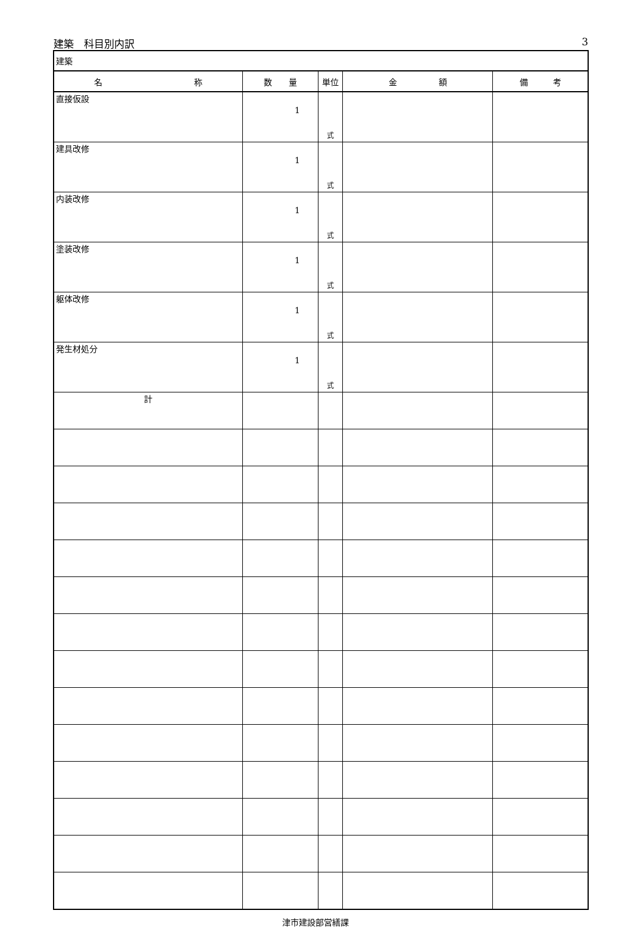建築　科目別内訳 3
| 建築 | | | | |
| 名 称 | 数 量 | 単位 | 金 額 | 備 考 |
| 直接仮設 | 1 | 式 | | |
| 建具改修 | 1 | 式 | | |
| 内装改修 | 1 | 式 | | |
| 塗装改修 | 1 | 式 | | |
| 躯体改修 | 1 | 式 | | |
| 発生材処分 | 1 | 式 | | |
| 計 | | | | |
津市建設部営繕課